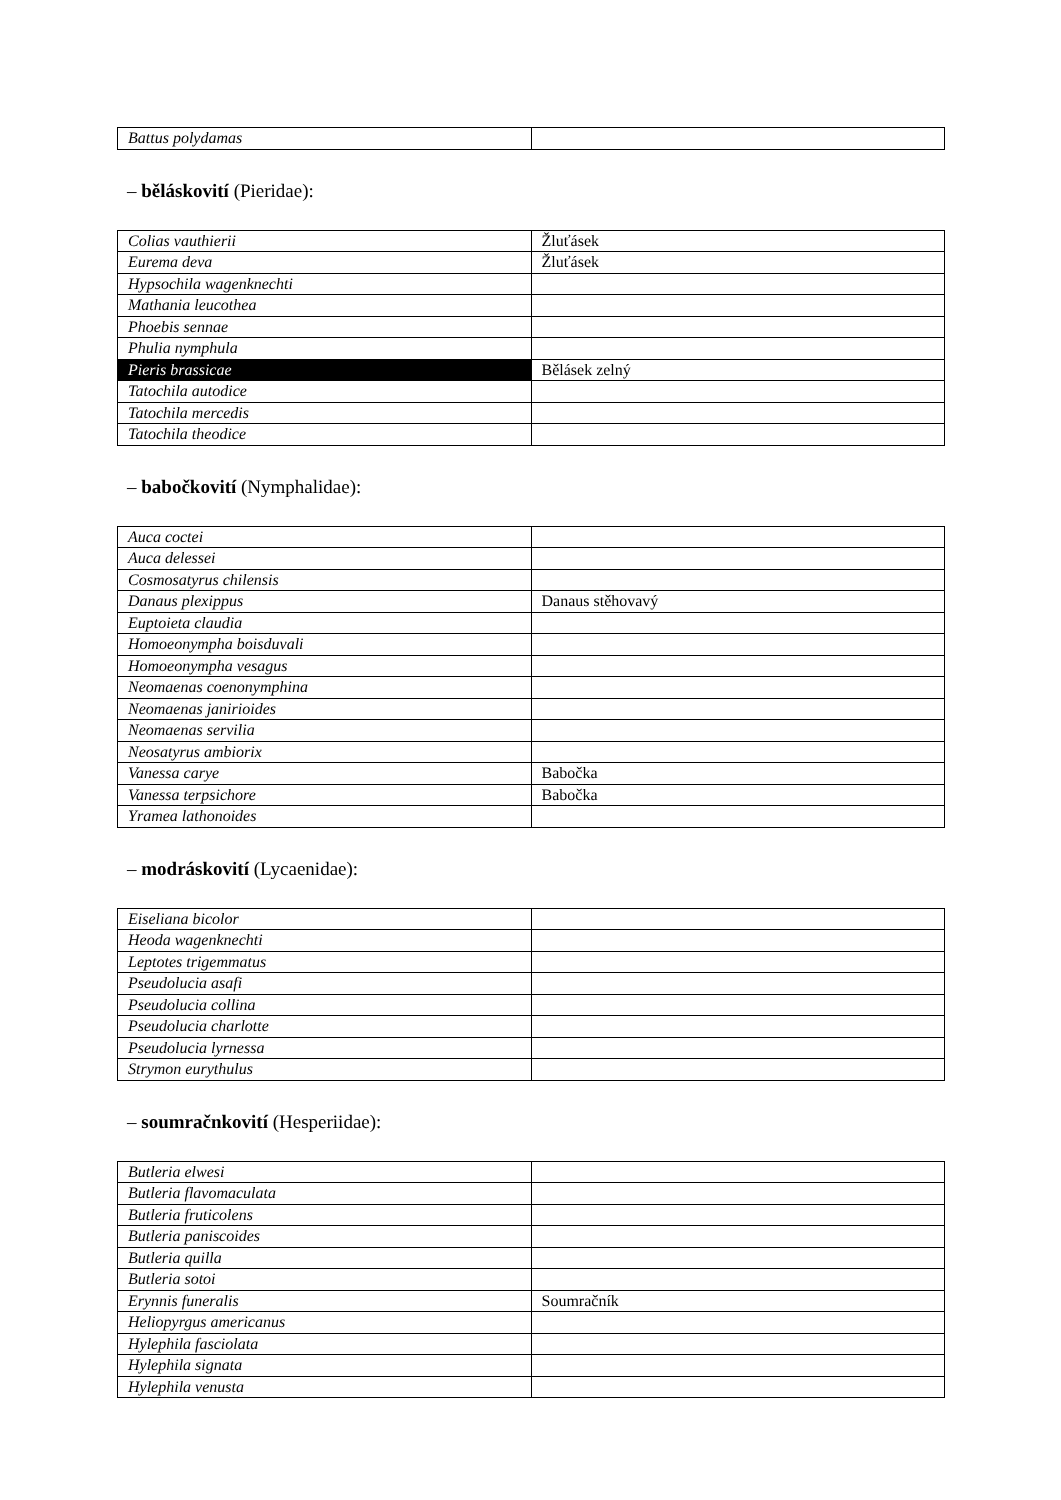| Battus polydamas | |
– běláskovití (Pieridae):
| Colias vauthierii | Žluťásek |
| Eurema deva | Žluťásek |
| Hypsochila wagenknechti | |
| Mathania leucothea | |
| Phoebis sennae | |
| Phulia nymphula | |
| Pieris brassicae | Bělásek zelný |
| Tatochila autodice | |
| Tatochila mercedis | |
| Tatochila theodice | |
– babočkovití (Nymphalidae):
| Auca coctei | |
| Auca delessei | |
| Cosmosatyrus chilensis | |
| Danaus plexippus | Danaus stěhovavý |
| Euptoieta claudia | |
| Homoeonympha boisduvali | |
| Homoeonympha vesagus | |
| Neomaenas coenonymphina | |
| Neomaenas janirioides | |
| Neomaenas servilia | |
| Neosatyrus ambiorix | |
| Vanessa carye | Babočka |
| Vanessa terpsichore | Babočka |
| Yramea lathonoides | |
– modráskovití (Lycaenidae):
| Eiseliana bicolor | |
| Heoda wagenknechti | |
| Leptotes trigemmatus | |
| Pseudolucia asafi | |
| Pseudolucia collina | |
| Pseudolucia charlotte | |
| Pseudolucia lyrnessa | |
| Strymon eurythulus | |
– soumračnkovití (Hesperiidae):
| Butleria elwesi | |
| Butleria flavomaculata | |
| Butleria fruticolens | |
| Butleria paniscoides | |
| Butleria quilla | |
| Butleria sotoi | |
| Erynnis funeralis | Soumračník |
| Heliopyrgus americanus | |
| Hylephila fasciolata | |
| Hylephila signata | |
| Hylephila venusta | |